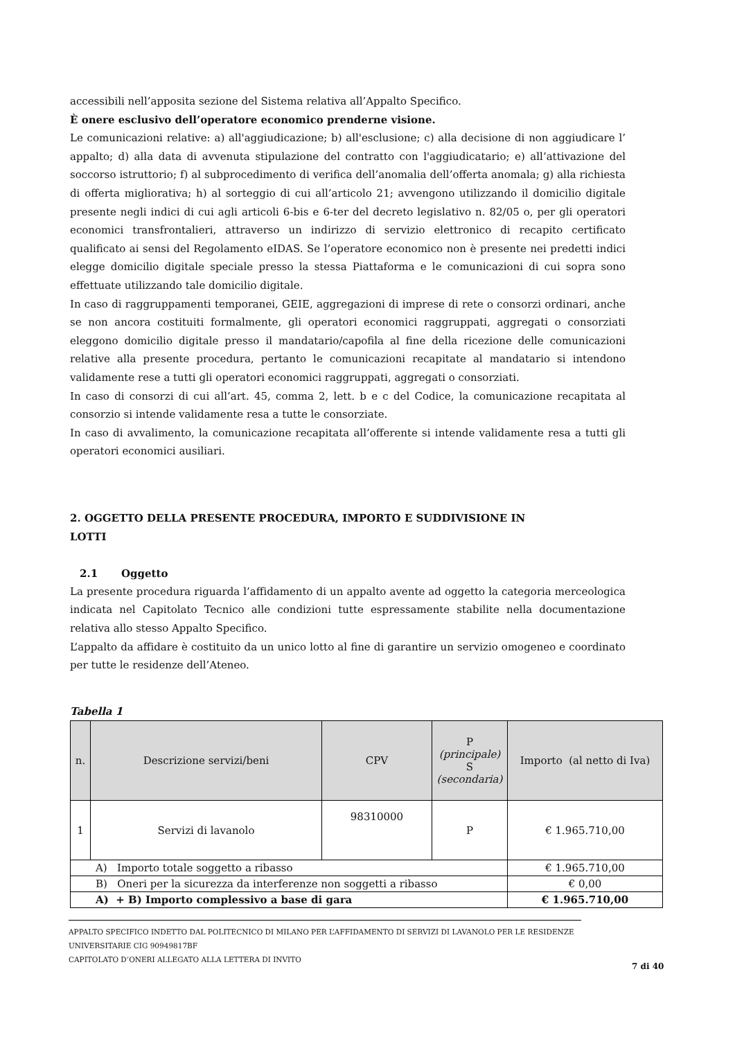accessibili nell’apposita sezione del Sistema relativa all’Appalto Specifico.
È onere esclusivo dell’operatore economico prenderne visione.
Le comunicazioni relative: a) all'aggiudicazione; b) all'esclusione; c) alla decisione di non aggiudicare l’ appalto; d) alla data di avvenuta stipulazione del contratto con l'aggiudicatario; e) all’attivazione del soccorso istruttorio; f) al subprocedimento di verifica dell’anomalia dell’offerta anomala; g) alla richiesta di offerta migliorativa; h) al sorteggio di cui all’articolo 21; avvengono utilizzando il domicilio digitale presente negli indici di cui agli articoli 6-bis e 6-ter del decreto legislativo n. 82/05 o, per gli operatori economici transfrontalieri, attraverso un indirizzo di servizio elettronico di recapito certificato qualificato ai sensi del Regolamento eIDAS. Se l’operatore economico non è presente nei predetti indici elegge domicilio digitale speciale presso la stessa Piattaforma e le comunicazioni di cui sopra sono effettuate utilizzando tale domicilio digitale.
In caso di raggruppamenti temporanei, GEIE, aggregazioni di imprese di rete o consorzi ordinari, anche se non ancora costituiti formalmente, gli operatori economici raggruppati, aggregati o consorziati eleggono domicilio digitale presso il mandatario/capofila al fine della ricezione delle comunicazioni relative alla presente procedura, pertanto le comunicazioni recapitate al mandatario si intendono validamente rese a tutti gli operatori economici raggruppati, aggregati o consorziati.
In caso di consorzi di cui all’art. 45, comma 2, lett. b e c del Codice, la comunicazione recapitata al consorzio si intende validamente resa a tutte le consorziate.
In caso di avvalimento, la comunicazione recapitata all’offerente si intende validamente resa a tutti gli operatori economici ausiliari.
2. OGGETTO DELLA PRESENTE PROCEDURA, IMPORTO E SUDDIVISIONE IN
LOTTI
2.1 Oggetto
La presente procedura riguarda l’affidamento di un appalto avente ad oggetto la categoria merceologica indicata nel Capitolato Tecnico alle condizioni tutte espressamente stabilite nella documentazione relativa allo stesso Appalto Specifico.
L’appalto da affidare è costituito da un unico lotto al fine di garantire un servizio omogeneo e coordinato per tutte le residenze dell’Ateneo.
Tabella 1
| n. | Descrizione servizi/beni | CPV | P (principale) S (secondaria) | Importo (al netto di Iva) |
| --- | --- | --- | --- | --- |
| 1 | Servizi di lavanolo | 98310000 | P | € 1.965.710,00 |
| A) Importo totale soggetto a ribasso | | | | € 1.965.710,00 |
| B) Oneri per la sicurezza da interferenze non soggetti a ribasso | | | | € 0,00 |
| A) + B) Importo complessivo a base di gara | | | | € 1.965.710,00 |
APPALTO SPECIFICO INDETTO DAL POLITECNICO DI MILANO PER L’AFFIDAMENTO DI SERVIZI DI LAVANOLO PER LE RESIDENZE UNIVERSITARIE CIG 90949817BF
CAPITOLATO D’ONERI ALLEGATO ALLA LETTERA DI INVITO
7 di 40